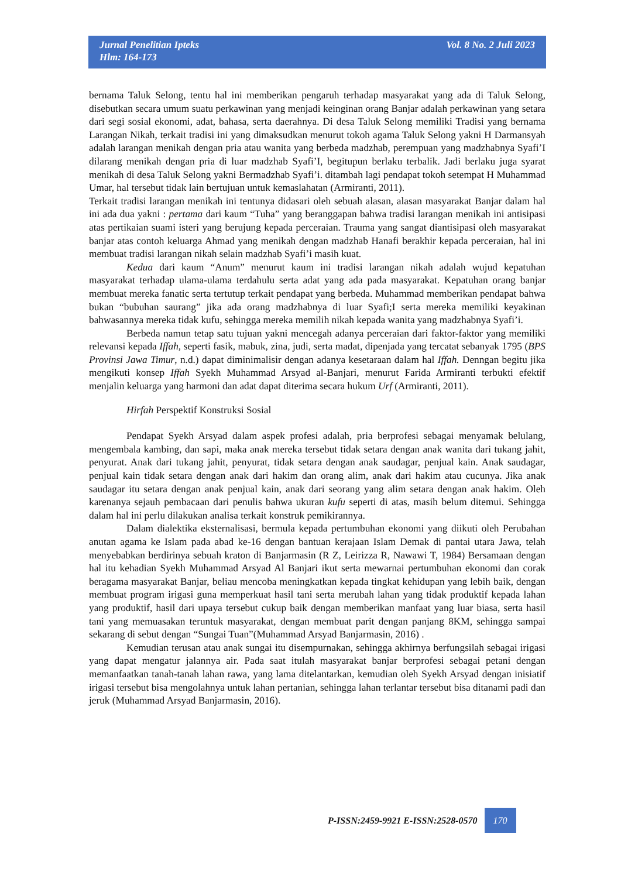Jurnal Penelitian Ipteks
Hlm: 164-173
Vol. 8 No. 2 Juli 2023
bernama Taluk Selong, tentu hal ini memberikan pengaruh terhadap masyarakat yang ada di Taluk Selong, disebutkan secara umum suatu perkawinan yang menjadi keinginan orang Banjar adalah perkawinan yang setara dari segi sosial ekonomi, adat, bahasa, serta daerahnya. Di desa Taluk Selong memiliki Tradisi yang bernama Larangan Nikah, terkait tradisi ini yang dimaksudkan menurut tokoh agama Taluk Selong yakni H Darmansyah adalah larangan menikah dengan pria atau wanita yang berbeda madzhab, perempuan yang madzhabnya Syafi’I dilarang menikah dengan pria di luar madzhab Syafi’I, begitupun berlaku terbalik. Jadi berlaku juga syarat menikah di desa Taluk Selong yakni Bermadzhab Syafi’i. ditambah lagi pendapat tokoh setempat H Muhammad Umar, hal tersebut tidak lain bertujuan untuk kemaslahatan (Armiranti, 2011).
Terkait tradisi larangan menikah ini tentunya didasari oleh sebuah alasan, alasan masyarakat Banjar dalam hal ini ada dua yakni : pertama dari kaum “Tuha” yang beranggapan bahwa tradisi larangan menikah ini antisipasi atas pertikaian suami isteri yang berujung kepada perceraian. Trauma yang sangat diantisipasi oleh masyarakat banjar atas contoh keluarga Ahmad yang menikah dengan madzhab Hanafi berakhir kepada perceraian, hal ini membuat tradisi larangan nikah selain madzhab Syafi’i masih kuat.
Kedua dari kaum “Anum” menurut kaum ini tradisi larangan nikah adalah wujud kepatuhan masyarakat terhadap ulama-ulama terdahulu serta adat yang ada pada masyarakat. Kepatuhan orang banjar membuat mereka fanatic serta tertutup terkait pendapat yang berbeda. Muhammad memberikan pendapat bahwa bukan “bubuhan saurang” jika ada orang madzhabnya di luar Syafi;I serta mereka memiliki keyakinan bahwasannya mereka tidak kufu, sehingga mereka memilih nikah kepada wanita yang madzhabnya Syafi’i.
Berbeda namun tetap satu tujuan yakni mencegah adanya perceraian dari faktor-faktor yang memiliki relevansi kepada Iffah, seperti fasik, mabuk, zina, judi, serta madat, dipenjada yang tercatat sebanyak 1795 (BPS Provinsi Jawa Timur, n.d.) dapat diminimalisir dengan adanya kesetaraan dalam hal Iffah. Denngan begitu jika mengikuti konsep Iffah Syekh Muhammad Arsyad al-Banjari, menurut Farida Armiranti terbukti efektif menjalin keluarga yang harmoni dan adat dapat diterima secara hukum Urf (Armiranti, 2011).
Hirfah Perspektif Konstruksi Sosial
Pendapat Syekh Arsyad dalam aspek profesi adalah, pria berprofesi sebagai menyamak belulang, mengembala kambing, dan sapi, maka anak mereka tersebut tidak setara dengan anak wanita dari tukang jahit, penyurat. Anak dari tukang jahit, penyurat, tidak setara dengan anak saudagar, penjual kain. Anak saudagar, penjual kain tidak setara dengan anak dari hakim dan orang alim, anak dari hakim atau cucunya. Jika anak saudagar itu setara dengan anak penjual kain, anak dari seorang yang alim setara dengan anak hakim. Oleh karenanya sejauh pembacaan dari penulis bahwa ukuran kufu seperti di atas, masih belum ditemui. Sehingga dalam hal ini perlu dilakukan analisa terkait konstruk pemikirannya.
Dalam dialektika eksternalisasi, bermula kepada pertumbuhan ekonomi yang diikuti oleh Perubahan anutan agama ke Islam pada abad ke-16 dengan bantuan kerajaan Islam Demak di pantai utara Jawa, telah menyebabkan berdirinya sebuah kraton di Banjarmasin (R Z, Leirizza R, Nawawi T, 1984) Bersamaan dengan hal itu kehadian Syekh Muhammad Arsyad Al Banjari ikut serta mewarnai pertumbuhan ekonomi dan corak beragama masyarakat Banjar, beliau mencoba meningkatkan kepada tingkat kehidupan yang lebih baik, dengan membuat program irigasi guna memperkuat hasil tani serta merubah lahan yang tidak produktif kepada lahan yang produktif, hasil dari upaya tersebut cukup baik dengan memberikan manfaat yang luar biasa, serta hasil tani yang memuasakan teruntuk masyarakat, dengan membuat parit dengan panjang 8KM, sehingga sampai sekarang di sebut dengan “Sungai Tuan”(Muhammad Arsyad Banjarmasin, 2016) .
Kemudian terusan atau anak sungai itu disempurnakan, sehingga akhirnya berfungsilah sebagai irigasi yang dapat mengatur jalannya air. Pada saat itulah masyarakat banjar berprofesi sebagai petani dengan memanfaatkan tanah-tanah lahan rawa, yang lama ditelantarkan, kemudian oleh Syekh Arsyad dengan inisiatif irigasi tersebut bisa mengolahnya untuk lahan pertanian, sehingga lahan terlantar tersebut bisa ditanami padi dan jeruk (Muhammad Arsyad Banjarmasin, 2016).
P-ISSN:2459-9921 E-ISSN:2528-0570
170